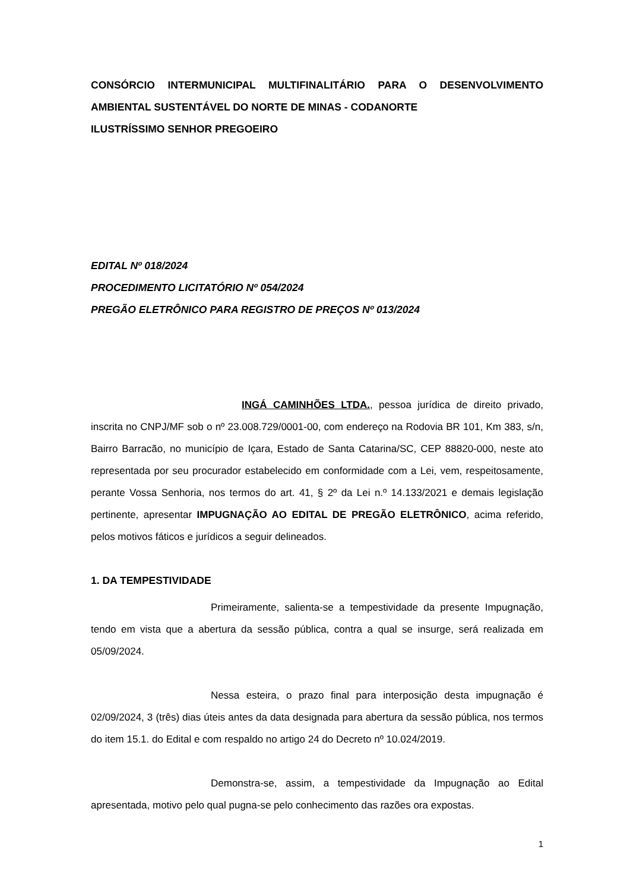CONSÓRCIO INTERMUNICIPAL MULTIFINALITÁRIO PARA O DESENVOLVIMENTO AMBIENTAL SUSTENTÁVEL DO NORTE DE MINAS - CODANORTE
ILUSTRÍSSIMO SENHOR PREGOEIRO
EDITAL Nº 018/2024
PROCEDIMENTO LICITATÓRIO Nº 054/2024
PREGÃO ELETRÔNICO PARA REGISTRO DE PREÇOS Nº 013/2024
INGÁ CAMINHÕES LTDA., pessoa jurídica de direito privado, inscrita no CNPJ/MF sob o nº 23.008.729/0001-00, com endereço na Rodovia BR 101, Km 383, s/n, Bairro Barracão, no município de Içara, Estado de Santa Catarina/SC, CEP 88820-000, neste ato representada por seu procurador estabelecido em conformidade com a Lei, vem, respeitosamente, perante Vossa Senhoria, nos termos do art. 41, § 2º da Lei n.º 14.133/2021 e demais legislação pertinente, apresentar IMPUGNAÇÃO AO EDITAL DE PREGÃO ELETRÔNICO, acima referido, pelos motivos fáticos e jurídicos a seguir delineados.
1. DA TEMPESTIVIDADE
Primeiramente, salienta-se a tempestividade da presente Impugnação, tendo em vista que a abertura da sessão pública, contra a qual se insurge, será realizada em 05/09/2024.
Nessa esteira, o prazo final para interposição desta impugnação é 02/09/2024, 3 (três) dias úteis antes da data designada para abertura da sessão pública, nos termos do item 15.1. do Edital e com respaldo no artigo 24 do Decreto nº 10.024/2019.
Demonstra-se, assim, a tempestividade da Impugnação ao Edital apresentada, motivo pelo qual pugna-se pelo conhecimento das razões ora expostas.
1